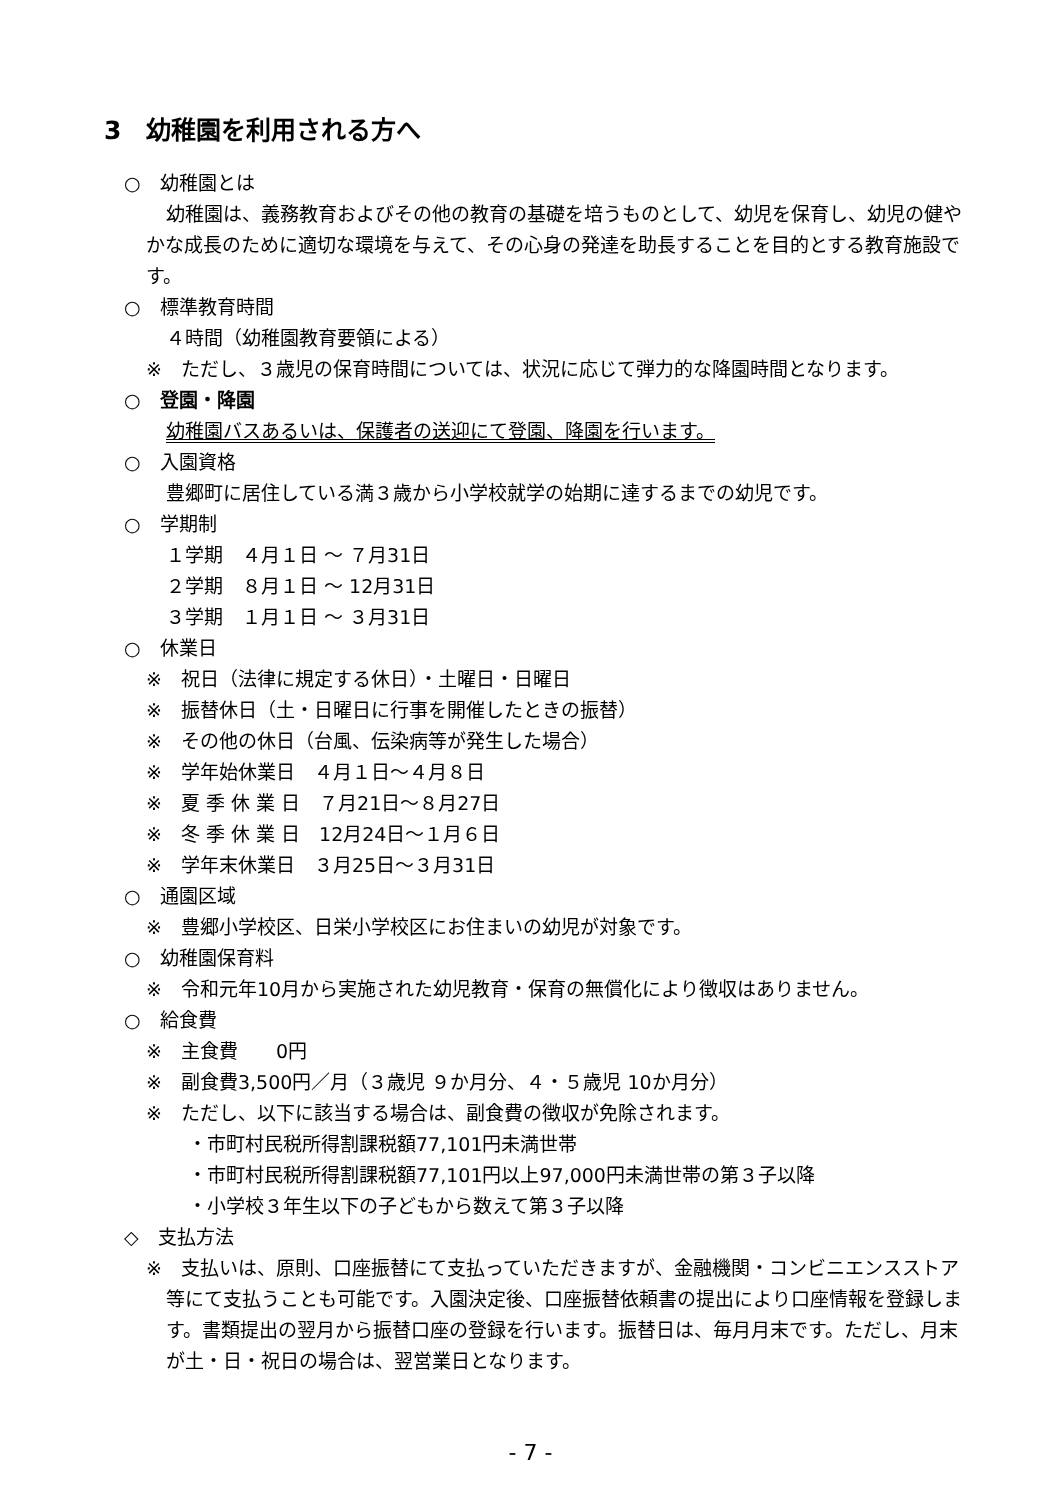3　幼稚園を利用される方へ
○　幼稚園とは
幼稚園は、義務教育およびその他の教育の基礎を培うものとして、幼児を保育し、幼児の健やかな成長のために適切な環境を与えて、その心身の発達を助長することを目的とする教育施設です。
○　標準教育時間
４時間（幼稚園教育要領による）
※　ただし、３歳児の保育時間については、状況に応じて弾力的な降園時間となります。
○　登園・降園
幼稚園バスあるいは、保護者の送迎にて登園、降園を行います。
○　入園資格
豊郷町に居住している満３歳から小学校就学の始期に達するまでの幼児です。
○　学期制
１学期　４月１日 ～ ７月31日
２学期　８月１日 ～ 12月31日
３学期　１月１日 ～ ３月31日
○　休業日
※　祝日（法律に規定する休日）・土曜日・日曜日
※　振替休日（土・日曜日に行事を開催したときの振替）
※　その他の休日（台風、伝染病等が発生した場合）
※　学年始休業日　４月１日～４月８日
※　夏 季 休 業 日　７月21日～８月27日
※　冬 季 休 業 日　12月24日～１月６日
※　学年末休業日　３月25日～３月31日
○　通園区域
※　豊郷小学校区、日栄小学校区にお住まいの幼児が対象です。
○　幼稚園保育料
※　令和元年10月から実施された幼児教育・保育の無償化により徴収はありません。
○　給食費
※　主食費　　0円
※　副食費3,500円／月（３歳児 ９か月分、４・５歳児 10か月分）
※　ただし、以下に該当する場合は、副食費の徴収が免除されます。
・市町村民税所得割課税額77,101円未満世帯
・市町村民税所得割課税額77,101円以上97,000円未満世帯の第３子以降
・小学校３年生以下の子どもから数えて第３子以降
◇　支払方法
※　支払いは、原則、口座振替にて支払っていただきますが、金融機関・コンビニエンスストア等にて支払うことも可能です。入園決定後、口座振替依頼書の提出により口座情報を登録します。書類提出の翌月から振替口座の登録を行います。振替日は、毎月月末です。ただし、月末が土・日・祝日の場合は、翌営業日となります。
- 7 -